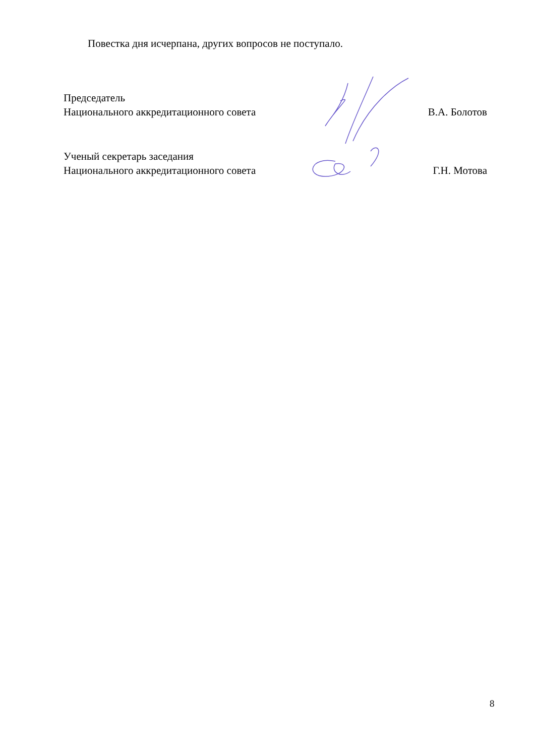Повестка дня исчерпана, других вопросов не поступало.
Председатель
Национального аккредитационного совета
В.А. Болотов
Ученый секретарь заседания
Национального аккредитационного совета
Г.Н. Мотова
8